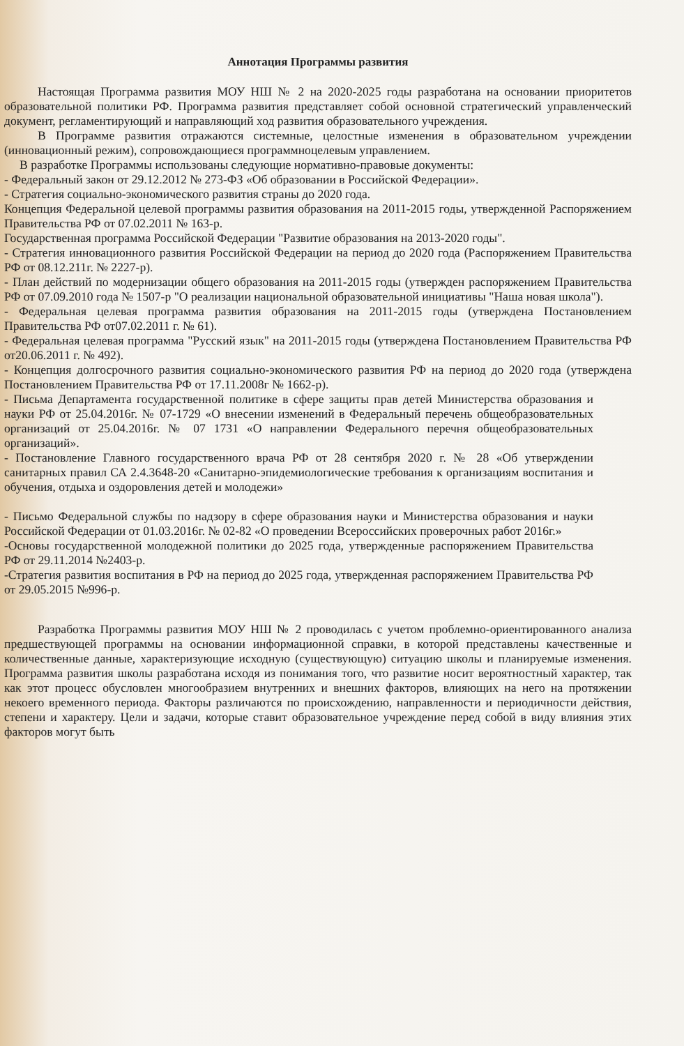Аннотация Программы развития
Настоящая Программа развития МОУ НШ № 2 на 2020-2025 годы разработана на основании приоритетов образовательной политики РФ. Программа развития представляет собой основной стратегический управленческий документ, регламентирующий и направляющий ход развития образовательного учреждения.
В Программе развития отражаются системные, целостные изменения в образовательном учреждении (инновационный режим), сопровождающиеся программноцелевым управлением.
В разработке Программы использованы следующие нормативно-правовые документы:
- Федеральный закон от 29.12.2012 № 273-ФЗ «Об образовании в Российской Федерации».
- Стратегия социально-экономического развития страны до 2020 года.
Концепция Федеральной целевой программы развития образования на 2011-2015 годы, утвержденной Распоряжением Правительства РФ от 07.02.2011 № 163-р.
Государственная программа Российской Федерации "Развитие образования на 2013-2020 годы".
- Стратегия инновационного развития Российской Федерации на период до 2020 года (Распоряжением Правительства РФ от 08.12.211г. № 2227-р).
- План действий по модернизации общего образования на 2011-2015 годы (утвержден распоряжением Правительства РФ от 07.09.2010 года № 1507-р "О реализации национальной образовательной инициативы "Наша новая школа").
- Федеральная целевая программа развития образования на 2011-2015 годы (утверждена Постановлением Правительства РФ от07.02.2011 г. № 61).
- Федеральная целевая программа "Русский язык" на 2011-2015 годы (утверждена Постановлением Правительства РФ от20.06.2011 г. № 492).
- Концепция долгосрочного развития социально-экономического развития РФ на период до 2020 года (утверждена Постановлением Правительства РФ от 17.11.2008г № 1662-р).
- Письма Департамента государственной политике в сфере защиты прав детей Министерства образования и науки РФ от 25.04.2016г. № 07-1729 «О внесении изменений в Федеральный перечень общеобразовательных организаций от 25.04.2016г. № 07 1731 «О направлении Федерального перечня общеобразовательных организаций».
- Постановление Главного государственного врача РФ от 28 сентября 2020 г. № 28 «Об утверждении санитарных правил СА 2.4.3648-20 «Санитарно-эпидемиологические требования к организациям воспитания и обучения, отдыха и оздоровления детей и молодежи»
- Письмо Федеральной службы по надзору в сфере образования науки и Министерства образования и науки Российской Федерации от 01.03.2016г. № 02-82 «О проведении Всероссийских проверочных работ 2016г.»
-Основы государственной молодежной политики до 2025 года, утвержденные распоряжением Правительства РФ от 29.11.2014 №2403-р.
-Стратегия развития воспитания в РФ на период до 2025 года, утвержденная распоряжением Правительства РФ от 29.05.2015 №996-р.
Разработка Программы развития МОУ НШ № 2 проводилась с учетом проблемно-ориентированного анализа предшествующей программы на основании информационной справки, в которой представлены качественные и количественные данные, характеризующие исходную (существующую) ситуацию школы и планируемые изменения. Программа развития школы разработана исходя из понимания того, что развитие носит вероятностный характер, так как этот процесс обусловлен многообразием внутренних и внешних факторов, влияющих на него на протяжении некоего временного периода. Факторы различаются по происхождению, направленности и периодичности действия, степени и характеру. Цели и задачи, которые ставит образовательное учреждение перед собой в виду влияния этих факторов могут быть